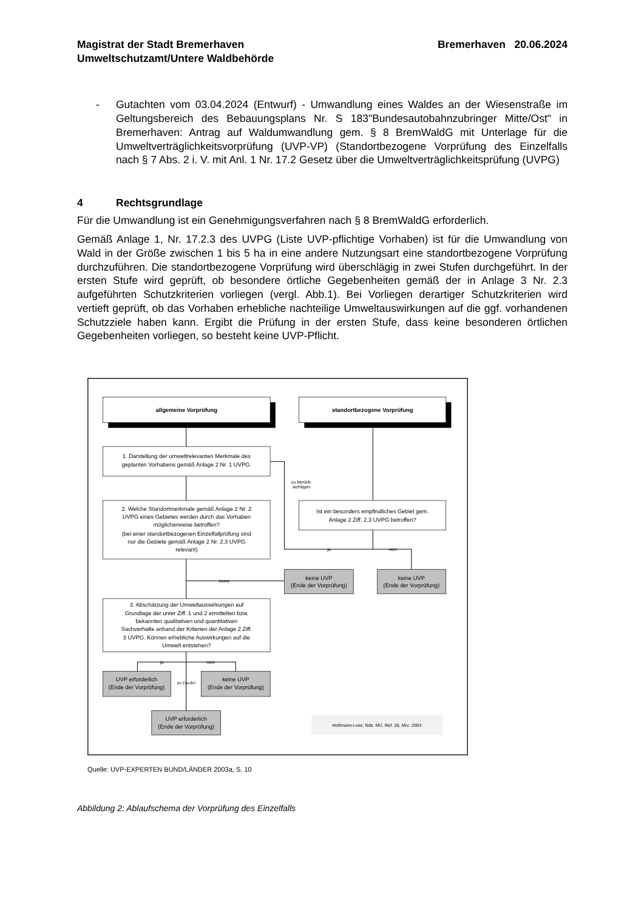Magistrat der Stadt Bremerhaven
Umweltschutzamt/Untere Waldbehörde
Bremerhaven 20.06.2024
- Gutachten vom 03.04.2024 (Entwurf) - Umwandlung eines Waldes an der Wiesenstraße im Geltungsbereich des Bebauungsplans Nr. S 183"Bundesautobahnzubringer Mitte/Ost" in Bremerhaven: Antrag auf Waldumwandlung gem. § 8 BremWaldG mit Unterlage für die Umweltverträglichkeitsvorprüfung (UVP-VP) (Standortbezogene Vorprüfung des Einzelfalls nach § 7 Abs. 2 i. V. mit Anl. 1 Nr. 17.2 Gesetz über die Umweltverträglichkeitsprüfung (UVPG)
4 Rechtsgrundlage
Für die Umwandlung ist ein Genehmigungsverfahren nach § 8 BremWaldG erforderlich.
Gemäß Anlage 1, Nr. 17.2.3 des UVPG (Liste UVP-pflichtige Vorhaben) ist für die Umwandlung von Wald in der Größe zwischen 1 bis 5 ha in eine andere Nutzungsart eine standortbezogene Vorprüfung durchzuführen. Die standortbezogene Vorprüfung wird überschlägig in zwei Stufen durchgeführt. In der ersten Stufe wird geprüft, ob besondere örtliche Gegebenheiten gemäß der in Anlage 3 Nr. 2.3 aufgeführten Schutzkriterien vorliegen (vergl. Abb.1). Bei Vorliegen derartiger Schutzkriterien wird vertieft geprüft, ob das Vorhaben erhebliche nachteilige Umweltauswirkungen auf die ggf. vorhandenen Schutzziele haben kann. Ergibt die Prüfung in der ersten Stufe, dass keine besonderen örtlichen Gegebenheiten vorliegen, so besteht keine UVP-Pflicht.
allgemeine Vorprüfung
standortbezogene Vorprüfung
1. Darstellung der umweltrelevanten Merkmale des
geplanten Vorhabens gemäß Anlage 2 Nr. 1 UVPG.
2. Welche Standortmerkmale gemäß Anlage 2 Nr. 2
UVPG eines Gebietes werden durch das Vorhaben
möglicherweise betroffen?
(bei einer standortbezogenen Einzelfallprüfung sind
nur die Gebiete gemäß Anlage 2 Nr. 2.3 UVPG
relevant)
Ist ein besonders empfindliches Gebiet gem.
Anlage 2 Ziff. 2.3 UVPG betroffen?
zu berück-
sichtigen
ja
nein
keine
keine UVP
(Ende der Vorprüfung)
keine UVP
(Ende der Vorprüfung)
3. Abschätzung der Umweltauswirkungen auf
Grundlage der unter Ziff. 1 und 2 ermittelten bzw.
bekannten qualitativen und quantitativen
Sachverhalte anhand der Kriterien der Anlage 2 Ziff.
3 UVPG. Können erhebliche Auswirkungen auf die
Umwelt entstehen?
ja
nein
UVP erforderlich
(Ende der Vorprüfung)
im Zweifel
keine UVP
(Ende der Vorprüfung)
UVP erforderlich
(Ende der Vorprüfung)
Hoffmann-Loss, Nds. MU, Ref. 28, Mrz. 2003
Quelle: UVP-EXPERTEN BUND/LÄNDER 2003a, S. 10
Abbildung 2: Ablaufschema der Vorprüfung des Einzelfalls